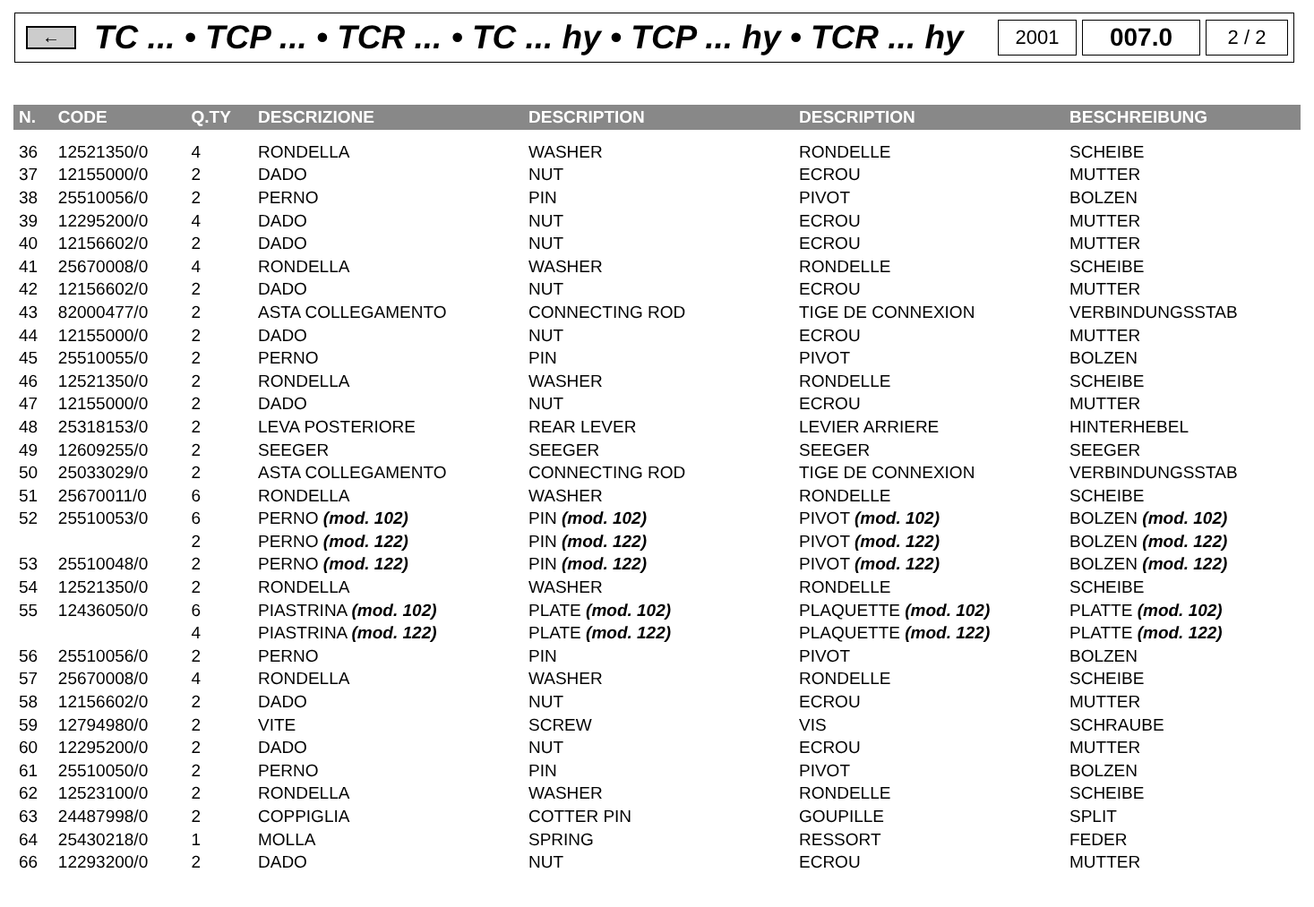←
TC ... • TCP ... • TCR ... • TC ... hy • TCP ... hy • TCR ... hy
2001
007.0
2 / 2
| N. | CODE | Q.TY | DESCRIZIONE | DESCRIPTION | DESCRIPTION | BESCHREIBUNG |
| --- | --- | --- | --- | --- | --- | --- |
| 36 | 12521350/0 | 4 | RONDELLA | WASHER | RONDELLE | SCHEIBE |
| 37 | 12155000/0 | 2 | DADO | NUT | ECROU | MUTTER |
| 38 | 25510056/0 | 2 | PERNO | PIN | PIVOT | BOLZEN |
| 39 | 12295200/0 | 4 | DADO | NUT | ECROU | MUTTER |
| 40 | 12156602/0 | 2 | DADO | NUT | ECROU | MUTTER |
| 41 | 25670008/0 | 4 | RONDELLA | WASHER | RONDELLE | SCHEIBE |
| 42 | 12156602/0 | 2 | DADO | NUT | ECROU | MUTTER |
| 43 | 82000477/0 | 2 | ASTA COLLEGAMENTO | CONNECTING ROD | TIGE DE CONNEXION | VERBINDUNGSSTAB |
| 44 | 12155000/0 | 2 | DADO | NUT | ECROU | MUTTER |
| 45 | 25510055/0 | 2 | PERNO | PIN | PIVOT | BOLZEN |
| 46 | 12521350/0 | 2 | RONDELLA | WASHER | RONDELLE | SCHEIBE |
| 47 | 12155000/0 | 2 | DADO | NUT | ECROU | MUTTER |
| 48 | 25318153/0 | 2 | LEVA POSTERIORE | REAR LEVER | LEVIER ARRIERE | HINTERHEBEL |
| 49 | 12609255/0 | 2 | SEEGER | SEEGER | SEEGER | SEEGER |
| 50 | 25033029/0 | 2 | ASTA COLLEGAMENTO | CONNECTING ROD | TIGE DE CONNEXION | VERBINDUNGSSTAB |
| 51 | 25670011/0 | 6 | RONDELLA | WASHER | RONDELLE | SCHEIBE |
| 52 | 25510053/0 | 6 | PERNO (mod. 102) | PIN (mod. 102) | PIVOT (mod. 102) | BOLZEN (mod. 102) |
| | | 2 | PERNO (mod. 122) | PIN (mod. 122) | PIVOT (mod. 122) | BOLZEN (mod. 122) |
| 53 | 25510048/0 | 2 | PERNO (mod. 122) | PIN (mod. 122) | PIVOT (mod. 122) | BOLZEN (mod. 122) |
| 54 | 12521350/0 | 2 | RONDELLA | WASHER | RONDELLE | SCHEIBE |
| 55 | 12436050/0 | 6 | PIASTRINA (mod. 102) | PLATE (mod. 102) | PLAQUETTE (mod. 102) | PLATTE (mod. 102) |
| | | 4 | PIASTRINA (mod. 122) | PLATE (mod. 122) | PLAQUETTE (mod. 122) | PLATTE (mod. 122) |
| 56 | 25510056/0 | 2 | PERNO | PIN | PIVOT | BOLZEN |
| 57 | 25670008/0 | 4 | RONDELLA | WASHER | RONDELLE | SCHEIBE |
| 58 | 12156602/0 | 2 | DADO | NUT | ECROU | MUTTER |
| 59 | 12794980/0 | 2 | VITE | SCREW | VIS | SCHRAUBE |
| 60 | 12295200/0 | 2 | DADO | NUT | ECROU | MUTTER |
| 61 | 25510050/0 | 2 | PERNO | PIN | PIVOT | BOLZEN |
| 62 | 12523100/0 | 2 | RONDELLA | WASHER | RONDELLE | SCHEIBE |
| 63 | 24487998/0 | 2 | COPPIGLIA | COTTER PIN | GOUPILLE | SPLIT |
| 64 | 25430218/0 | 1 | MOLLA | SPRING | RESSORT | FEDER |
| 66 | 12293200/0 | 2 | DADO | NUT | ECROU | MUTTER |